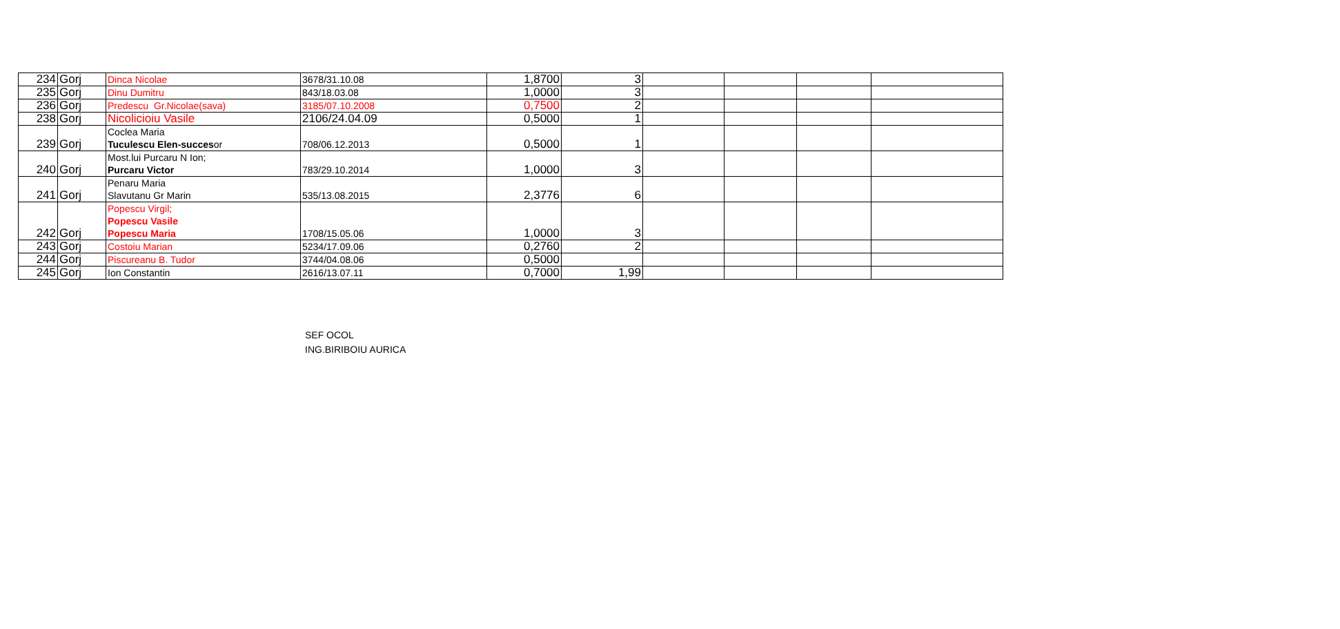| 234 | Gorj | Dinca Nicolae | 3678/31.10.08 | 1,8700 | 3 | | | | |
| 235 | Gorj | Dinu Dumitru | 843/18.03.08 | 1,0000 | 3 | | | | |
| 236 | Gorj | Predescu Gr.Nicolae(sava) | 3185/07.10.2008 | 0,7500 | 2 | | | | |
| 238 | Gorj | Nicolicioiu Vasile | 2106/24.04.09 | 0,5000 | 1 | | | | |
| 239 | Gorj | Coclea Maria Tuculescu Elen-succes or | 708/06.12.2013 | 0,5000 | 1 | | | | |
| 240 | Gorj | Most.lui Purcaru N Ion; Purcaru Victor | 783/29.10.2014 | 1,0000 | 3 | | | | |
| 241 | Gorj | Penaru Maria Slavutanu Gr Marin | 535/13.08.2015 | 2,3776 | 6 | | | | |
| 242 | Gorj | Popescu Virgil; Popescu Vasile Popescu Maria | 1708/15.05.06 | 1,0000 | 3 | | | | |
| 243 | Gorj | Costoiu Marian | 5234/17.09.06 | 0,2760 | 2 | | | | |
| 244 | Gorj | Piscureanu B. Tudor | 3744/04.08.06 | 0,5000 | | | | | |
| 245 | Gorj | Ion Constantin | 2616/13.07.11 | 0,7000 | 1,99 | | | | |
SEF OCOL
ING.BIRIBOIU AURICA